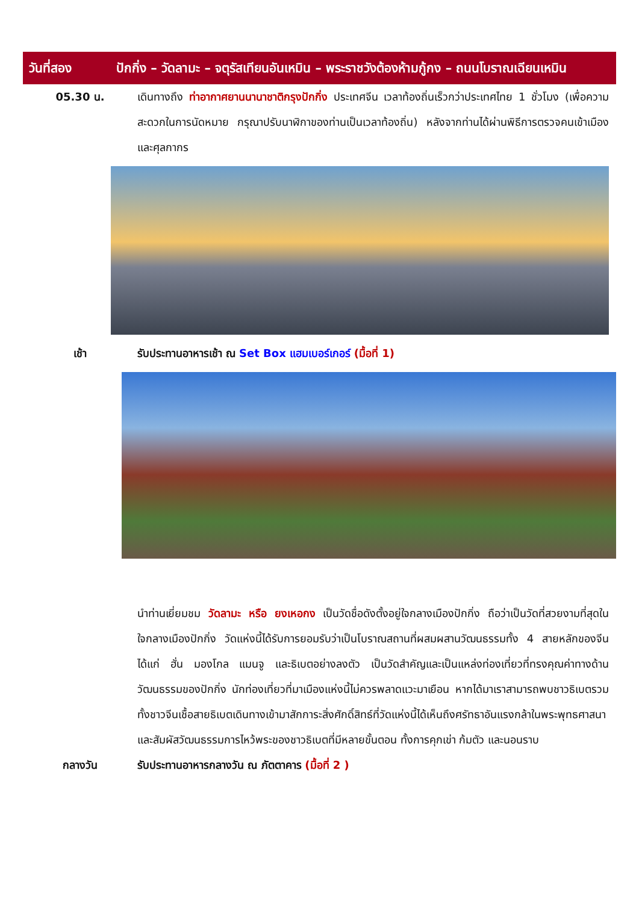วันที่สอง ปักกิ่ง – วัดลามะ – จตุรัสเทียนอันเหมิน – พระราชวังต้องห้ามกู้กง – ถนนโบราณเฉียนเหมิน
05.30 น. เดินทางถึง ท่าอากาศยานนานาชาติกรุงปักกิ่ง ประเทศจีน เวลาท้องถิ่นเร็วกว่าประเทศไทย 1 ชั่วโมง (เพื่อความสะดวกในการนัดหมาย กรุณาปรับนาฬิกาของท่านเป็นเวลาท้องถิ่น) หลังจากท่านได้ผ่านพิธีการตรวจคนเข้าเมืองและศุลกากร
เช้า รับประทานอาหารเช้า ณ Set Box แฮมเบอร์เกอร์ (มื้อที่ 1)
นำท่านเยี่ยมชม วัดลามะ หรือ ยงเหอกง เป็นวัดชื่อดังตั้งอยู่ใจกลางเมืองปักกิ่ง ถือว่าเป็นวัดที่สวยงามที่สุดในใจกลางเมืองปักกิ่ง วัดแห่งนี้ได้รับการยอมรับว่าเป็นโบราณสถานที่ผสมผสานวัฒนธรรมทั้ง 4 สายหลักของจีน ได้แก่ ฮั่น มองโกล แมนจู และธิเบตอย่างลงตัว เป็นวัดสำคัญและเป็นแหล่งท่องเที่ยวที่ทรงคุณค่าทางด้านวัฒนธรรมของปักกิ่ง นักท่องเที่ยวที่มาเมืองแห่งนี้ไม่ควรพลาดแวะมาเยือน หากได้มาเราสามารถพบชาวธิเบตรวมทั้งชาวจีนเชื้อสายธิเบตเดินทางเข้ามาสักการะสิ่งศักดิ์สิทธ์ที่วัดแห่งนี้ได้เห็นถึงศรัทธาอันแรงกล้าในพระพุทธศาสนา และสัมผัสวัฒนธรรมการไหว้พระของชาวธิเบตที่มีหลายขั้นตอน ทั้งการคุกเข่า ก้มตัว และนอนราบ
กลางวัน รับประทานอาหารกลางวัน ณ ภัตตาคาร (มื้อที่ 2 )